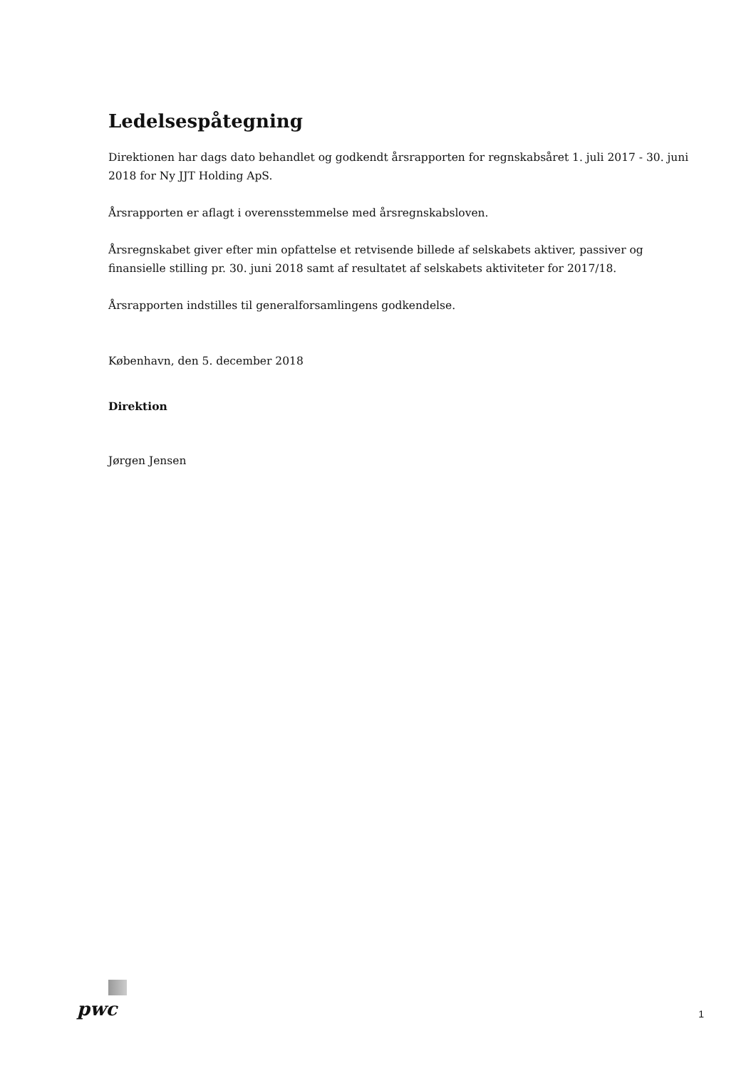Ledelsespåtegning
Direktionen har dags dato behandlet og godkendt årsrapporten for regnskabsåret 1. juli 2017 - 30. juni 2018 for Ny JJT Holding ApS.
Årsrapporten er aflagt i overensstemmelse med årsregnskabsloven.
Årsregnskabet giver efter min opfattelse et retvisende billede af selskabets aktiver, passiver og finansielle stilling pr. 30. juni 2018 samt af resultatet af selskabets aktiviteter for 2017/18.
Årsrapporten indstilles til generalforsamlingens godkendelse.
København, den 5. december 2018
Direktion
Jørgen Jensen
pwc
1